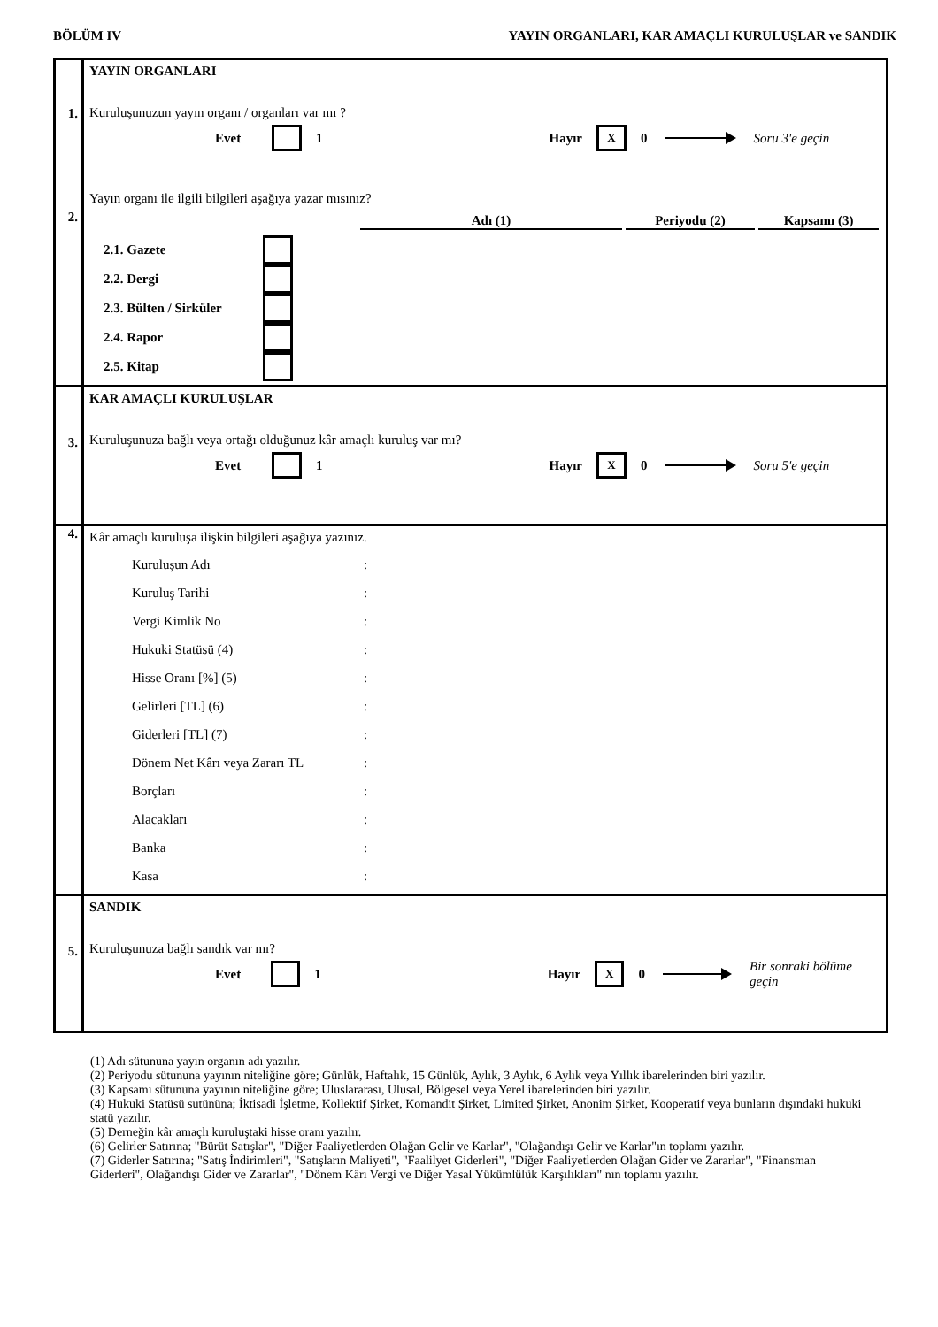BÖLÜM IV YAYIN ORGANLARI, KAR AMAÇLI KURULUŞLAR ve SANDIK
1.
2.
YAYIN ORGANLARI
Kuruluşunuzun yayın organı / organları var mı ?
Evet 1 Hayır X 0 Soru 3'e geçin
Yayın organı ile ilgili bilgileri aşağıya yazar mısınız?
Adı (1) Periyodu (2) Kapsamı (3)
2.1. Gazete
2.2. Dergi
2.3. Bülten / Sirküler
2.4. Rapor
2.5. Kitap
3.
KAR AMAÇLI KURULUŞLAR
Kuruluşunuza bağlı veya ortağı olduğunuz kâr amaçlı kuruluş var mı?
Evet 1 Hayır X 0 Soru 5'e geçin
4.
Kâr amaçlı kuruluşa ilişkin bilgileri aşağıya yazınız.
Kuruluşun Adı:
Kuruluş Tarihi:
Vergi Kimlik No:
Hukuki Statüsü (4):
Hisse Oranı [%] (5):
Gelirleri [TL] (6):
Giderleri [TL] (7):
Dönem Net Kârı veya Zararı TL:
Borçları:
Alacakları:
Banka:
Kasa:
5.
SANDIK
Kuruluşunuza bağlı sandık var mı?
Evet 1 Hayır X 0 Bir sonraki bölüme geçin
(1) Adı sütununa yayın organın adı yazılır.
(2) Periyodu sütununa yayının niteliğine göre; Günlük, Haftalık, 15 Günlük, Aylık, 3 Aylık, 6 Aylık veya Yıllık ibarelerinden biri yazılır.
(3) Kapsamı sütununa yayının niteliğine göre; Uluslararası, Ulusal, Bölgesel veya Yerel ibarelerinden biri yazılır.
(4) Hukuki Statüsü sutününa; İktisadi İşletme, Kollektif Şirket, Komandit Şirket, Limited Şirket, Anonim Şirket, Kooperatif veya bunların dışındaki hukuki statü yazılır.
(5) Derneğin kâr amaçlı kuruluştaki hisse oranı yazılır.
(6) Gelirler Satırına; "Bürüt Satışlar", "Diğer Faaliyetlerden Olağan Gelir ve Karlar", "Olağandışı Gelir ve Karlar"ın toplamı yazılır.
(7) Giderler Satırına; "Satış İndirimleri", "Satışların Maliyeti", "Faalilyet Giderleri", "Diğer Faaliyetlerden Olağan Gider ve Zararlar", "Finansman Giderleri", Olağandışı Gider ve Zararlar", "Dönem Kârı Vergi ve Diğer Yasal Yükümlülük Karşılıkları" nın toplamı yazılır.